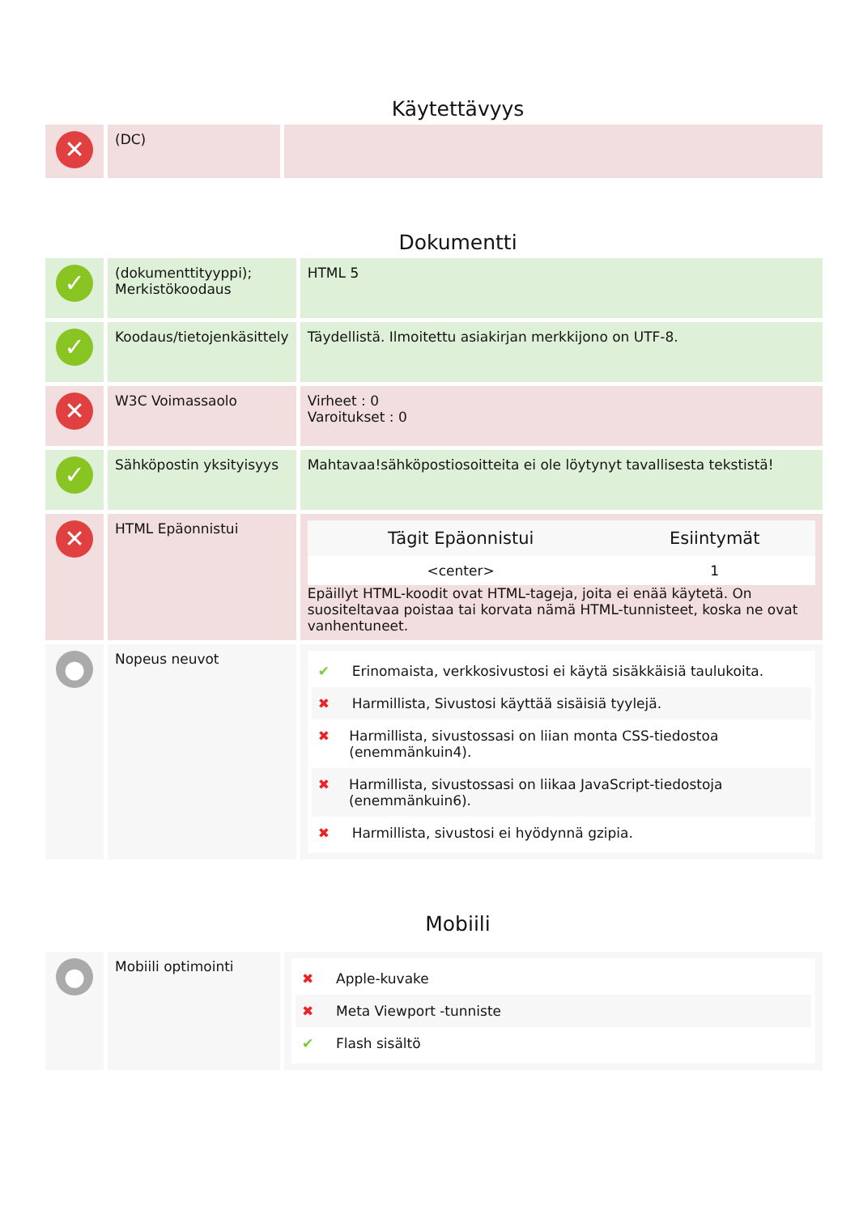Käytettävyys
| ✕ | (DC) | |
Dokumentti
| ✓ | (dokumenttityyppi); Merkistökoodaus | HTML 5 |
| ✓ | Koodaus/tietojenkäsittely | Täydellistä. Ilmoitettu asiakirjan merkkijono on UTF-8. |
| ✕ | W3C Voimassaolo | Virheet : 0 Varoitukset : 0 |
| ✓ | Sähköpostin yksityisyys | Mahtavaa!sähköpostiosoitteita ei ole löytynyt tavallisesta tekstistä! |
| ✕ | HTML Epäonnistui | / Tägit Epäonnistui / Esiintymät / / --- / --- / / <center> / 1 / Epäillyt HTML-koodit ovat HTML-tageja, joita ei enää käytetä. On suositeltavaa poistaa tai korvata nämä HTML-tunnisteet, koska ne ovat vanhentuneet. |
| ● | Nopeus neuvot | ✔ Erinomaista, verkkosivustosi ei käytä sisäkkäisiä taulukoita. ✖ Harmillista, Sivustosi käyttää sisäisiä tyylejä. ✖ Harmillista, sivustossasi on liian monta CSS-tiedostoa (enemmänkuin4). ✖ Harmillista, sivustossasi on liikaa JavaScript-tiedostoja (enemmänkuin6). ✖ Harmillista, sivustosi ei hyödynnä gzipia. |
Mobiili
| ● | Mobiili optimointi | ✖ Apple-kuvake ✖ Meta Viewport -tunniste ✔ Flash sisältö |